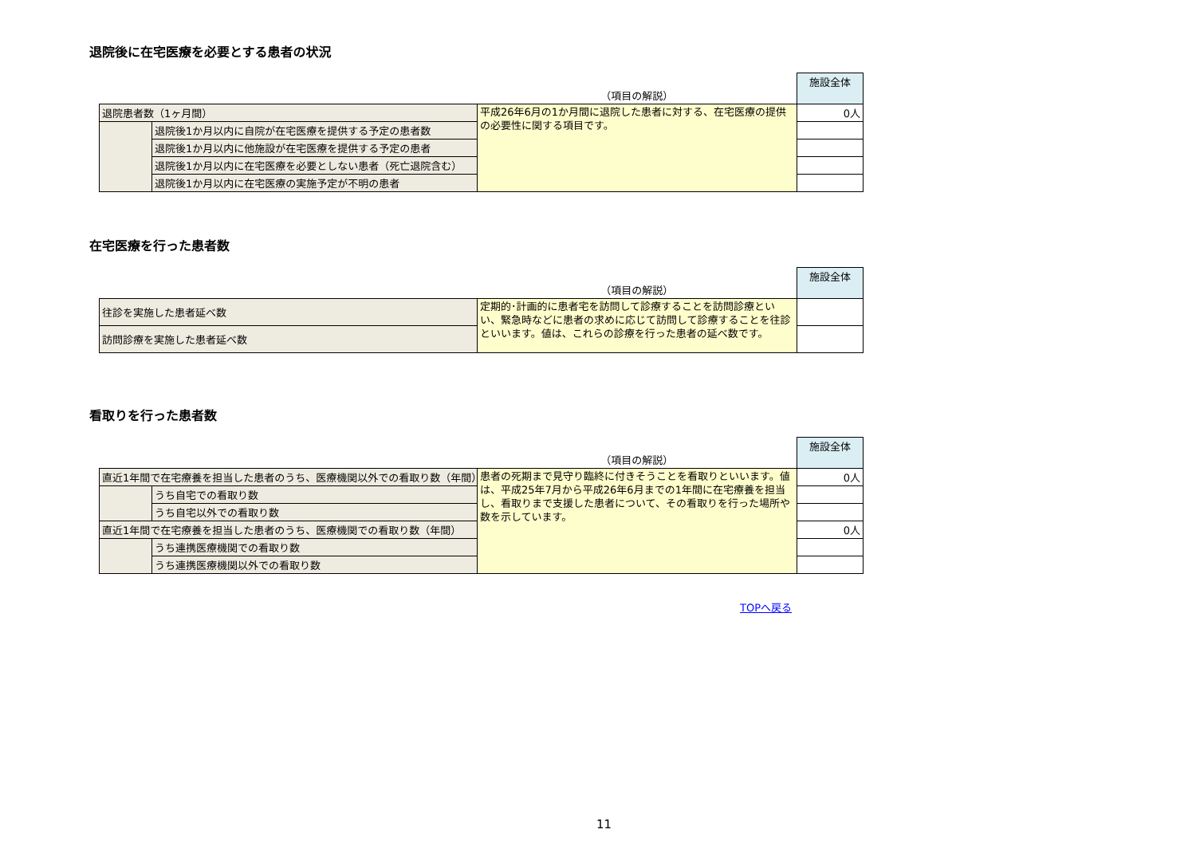退院後に在宅医療を必要とする患者の状況
| | | （項目の解説） | 施設全体 |
| 退院患者数（1ヶ月間） | | 平成26年6月の1か月間に退院した患者に対する、在宅医療の提供の必要性に関する項目です。 | 0人 |
| | 退院後1か月以内に自院が在宅医療を提供する予定の患者数 | | |
| | 退院後1か月以内に他施設が在宅医療を提供する予定の患者 | | |
| | 退院後1か月以内に在宅医療を必要としない患者（死亡退院含む） | | |
| | 退院後1か月以内に在宅医療の実施予定が不明の患者 | | |
在宅医療を行った患者数
| | （項目の解説） | 施設全体 |
| 往診を実施した患者延べ数 | 定期的･計画的に患者宅を訪問して診療することを訪問診療といい、緊急時などに患者の求めに応じて訪問して診療することを往診といいます。値は、これらの診療を行った患者の延べ数です。 | |
| 訪問診療を実施した患者延べ数 | | |
看取りを行った患者数
| | | （項目の解説） | 施設全体 |
| 直近1年間で在宅療養を担当した患者のうち、医療機関以外での看取り数（年間） | | 患者の死期まで見守り臨終に付きそうことを看取りといいます。値は、平成25年7月から平成26年6月までの1年間に在宅療養を担当し、看取りまで支援した患者について、その看取りを行った場所や数を示しています。 | 0人 |
| | うち自宅での看取り数 | | |
| | うち自宅以外での看取り数 | | |
| 直近1年間で在宅療養を担当した患者のうち、医療機関での看取り数（年間） | | | 0人 |
| | うち連携医療機関での看取り数 | | |
| | うち連携医療機関以外での看取り数 | | |
TOPへ戻る
11